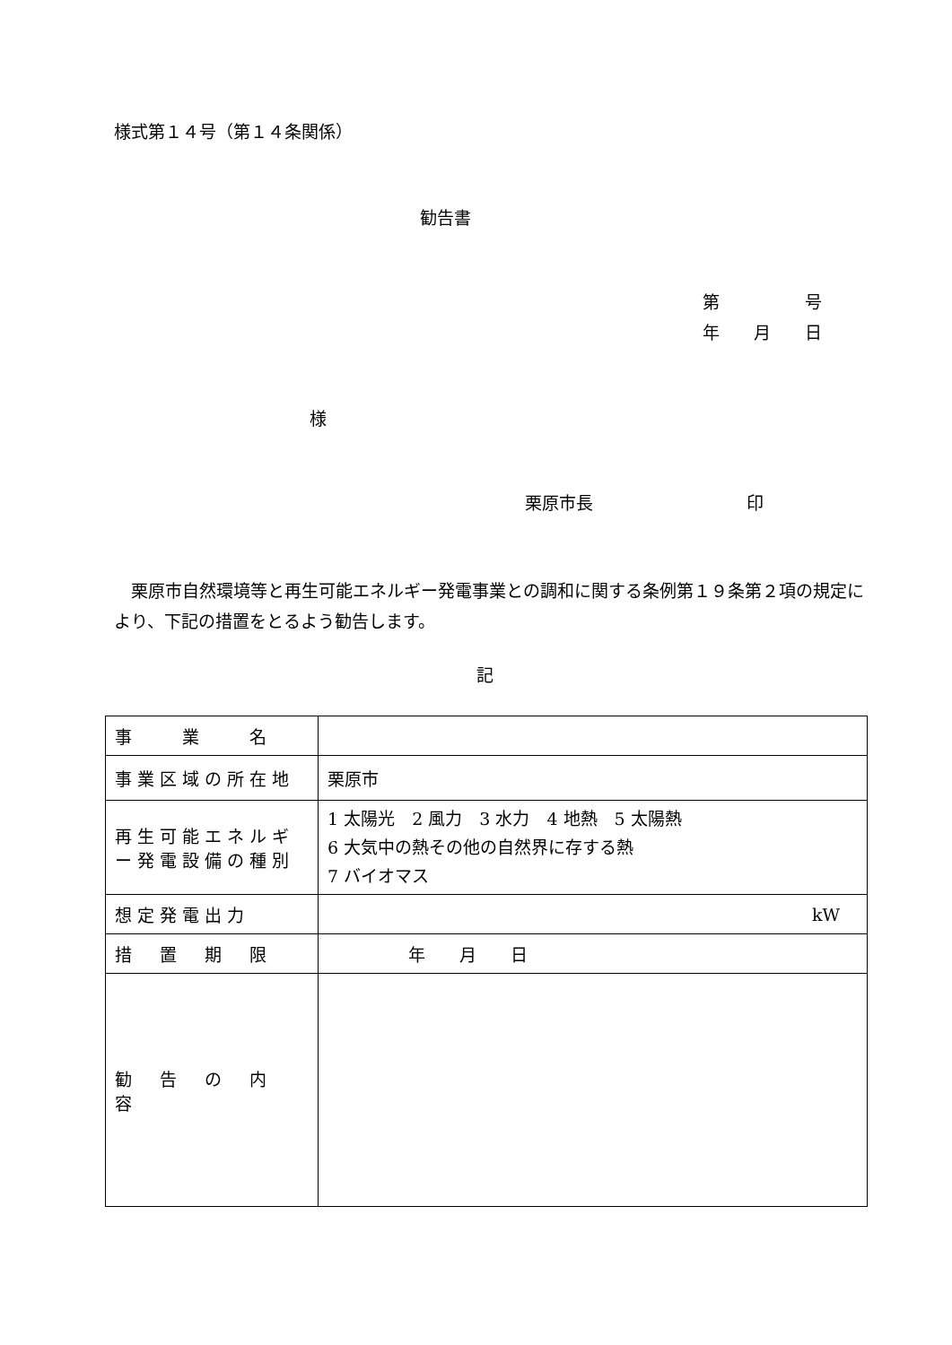様式第１４号（第１４条関係）
勧告書
第　　　　　号
年　　月　　日
様
栗原市長　　　　　　　　　印
　栗原市自然環境等と再生可能エネルギー発電事業との調和に関する条例第１９条第２項の規定により、下記の措置をとるよう勧告します。
記
| 事 業 名 | |
| 事業区域の所在地 | 栗原市 |
| 再生可能エネルギー発電設備の種別 | 1 太陽光 2 風力 3 水力 4 地熱 5 太陽熱 6 大気中の熱その他の自然界に存する熱 7 バイオマス |
| 想定発電出力 | kW |
| 措 置 期 限 | 年 月 日 |
| 勧 告 の 内 容 | |